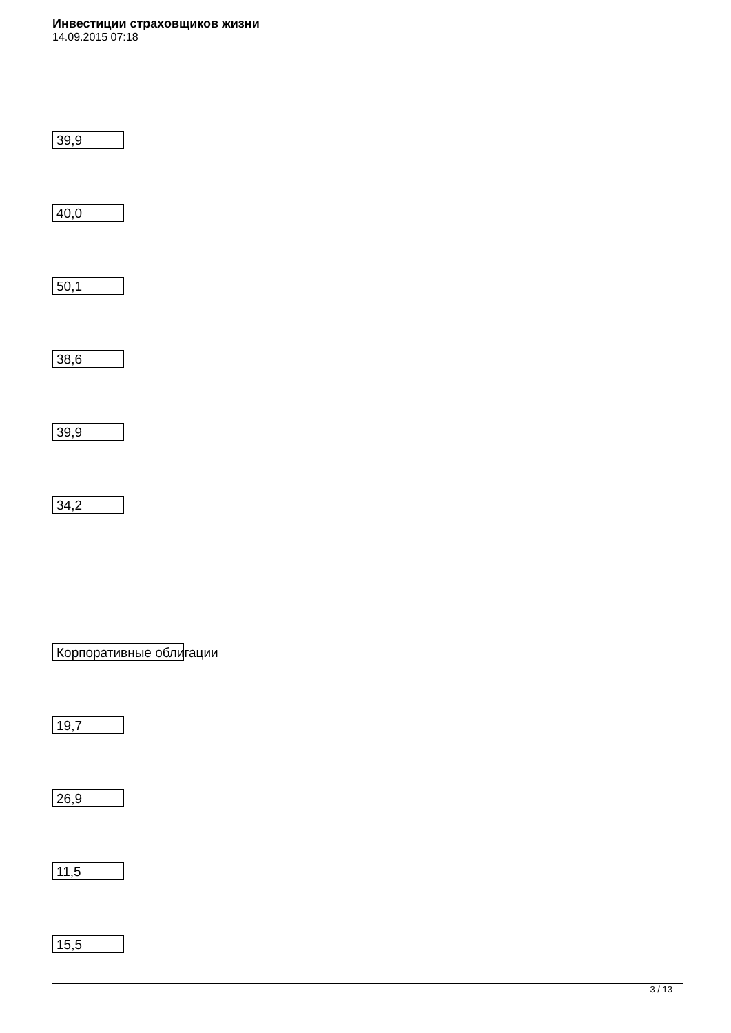Инвестиции страховщиков жизни
14.09.2015 07:18
39,9
40,0
50,1
38,6
39,9
34,2
Корпоративные облигации
19,7
26,9
11,5
15,5
3 / 13